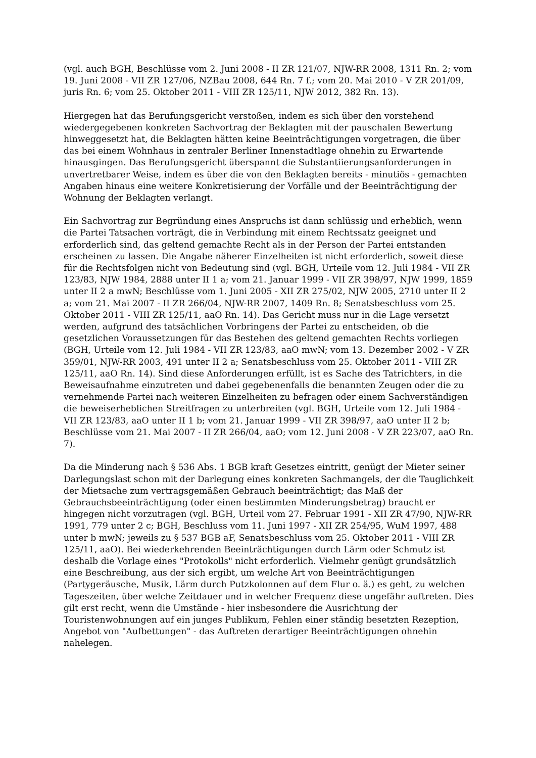(vgl. auch BGH, Beschlüsse vom 2. Juni 2008 - II ZR 121/07, NJW-RR 2008, 1311 Rn. 2; vom 19. Juni 2008 - VII ZR 127/06, NZBau 2008, 644 Rn. 7 f.; vom 20. Mai 2010 - V ZR 201/09, juris Rn. 6; vom 25. Oktober 2011 - VIII ZR 125/11, NJW 2012, 382 Rn. 13).
Hiergegen hat das Berufungsgericht verstoßen, indem es sich über den vorstehend wiedergegebenen konkreten Sachvortrag der Beklagten mit der pauschalen Bewertung hinweggesetzt hat, die Beklagten hätten keine Beeinträchtigungen vorgetragen, die über das bei einem Wohnhaus in zentraler Berliner Innenstadtlage ohnehin zu Erwartende hinausgingen. Das Berufungsgericht überspannt die Substantiierungsanforderungen in unvertretbarer Weise, indem es über die von den Beklagten bereits - minutiös - gemachten Angaben hinaus eine weitere Konkretisierung der Vorfälle und der Beeinträchtigung der Wohnung der Beklagten verlangt.
Ein Sachvortrag zur Begründung eines Anspruchs ist dann schlüssig und erheblich, wenn die Partei Tatsachen vorträgt, die in Verbindung mit einem Rechtssatz geeignet und erforderlich sind, das geltend gemachte Recht als in der Person der Partei entstanden erscheinen zu lassen. Die Angabe näherer Einzelheiten ist nicht erforderlich, soweit diese für die Rechtsfolgen nicht von Bedeutung sind (vgl. BGH, Urteile vom 12. Juli 1984 - VII ZR 123/83, NJW 1984, 2888 unter II 1 a; vom 21. Januar 1999 - VII ZR 398/97, NJW 1999, 1859 unter II 2 a mwN; Beschlüsse vom 1. Juni 2005 - XII ZR 275/02, NJW 2005, 2710 unter II 2 a; vom 21. Mai 2007 - II ZR 266/04, NJW-RR 2007, 1409 Rn. 8; Senatsbeschluss vom 25. Oktober 2011 - VIII ZR 125/11, aaO Rn. 14). Das Gericht muss nur in die Lage versetzt werden, aufgrund des tatsächlichen Vorbringens der Partei zu entscheiden, ob die gesetzlichen Voraussetzungen für das Bestehen des geltend gemachten Rechts vorliegen (BGH, Urteile vom 12. Juli 1984 - VII ZR 123/83, aaO mwN; vom 13. Dezember 2002 - V ZR 359/01, NJW-RR 2003, 491 unter II 2 a; Senatsbeschluss vom 25. Oktober 2011 - VIII ZR 125/11, aaO Rn. 14). Sind diese Anforderungen erfüllt, ist es Sache des Tatrichters, in die Beweisaufnahme einzutreten und dabei gegebenenfalls die benannten Zeugen oder die zu vernehmende Partei nach weiteren Einzelheiten zu befragen oder einem Sachverständigen die beweiserheblichen Streitfragen zu unterbreiten (vgl. BGH, Urteile vom 12. Juli 1984 - VII ZR 123/83, aaO unter II 1 b; vom 21. Januar 1999 - VII ZR 398/97, aaO unter II 2 b; Beschlüsse vom 21. Mai 2007 - II ZR 266/04, aaO; vom 12. Juni 2008 - V ZR 223/07, aaO Rn. 7).
Da die Minderung nach § 536 Abs. 1 BGB kraft Gesetzes eintritt, genügt der Mieter seiner Darlegungslast schon mit der Darlegung eines konkreten Sachmangels, der die Tauglichkeit der Mietsache zum vertragsgemäßen Gebrauch beeinträchtigt; das Maß der Gebrauchsbeeinträchtigung (oder einen bestimmten Minderungsbetrag) braucht er hingegen nicht vorzutragen (vgl. BGH, Urteil vom 27. Februar 1991 - XII ZR 47/90, NJW-RR 1991, 779 unter 2 c; BGH, Beschluss vom 11. Juni 1997 - XII ZR 254/95, WuM 1997, 488 unter b mwN; jeweils zu § 537 BGB aF, Senatsbeschluss vom 25. Oktober 2011 - VIII ZR 125/11, aaO). Bei wiederkehrenden Beeinträchtigungen durch Lärm oder Schmutz ist deshalb die Vorlage eines "Protokolls" nicht erforderlich. Vielmehr genügt grundsätzlich eine Beschreibung, aus der sich ergibt, um welche Art von Beeinträchtigungen (Partygeräusche, Musik, Lärm durch Putzkolonnen auf dem Flur o. ä.) es geht, zu welchen Tageszeiten, über welche Zeitdauer und in welcher Frequenz diese ungefähr auftreten. Dies gilt erst recht, wenn die Umstände - hier insbesondere die Ausrichtung der Touristenwohnungen auf ein junges Publikum, Fehlen einer ständig besetzten Rezeption, Angebot von "Aufbettungen" - das Auftreten derartiger Beeinträchtigungen ohnehin nahelegen.